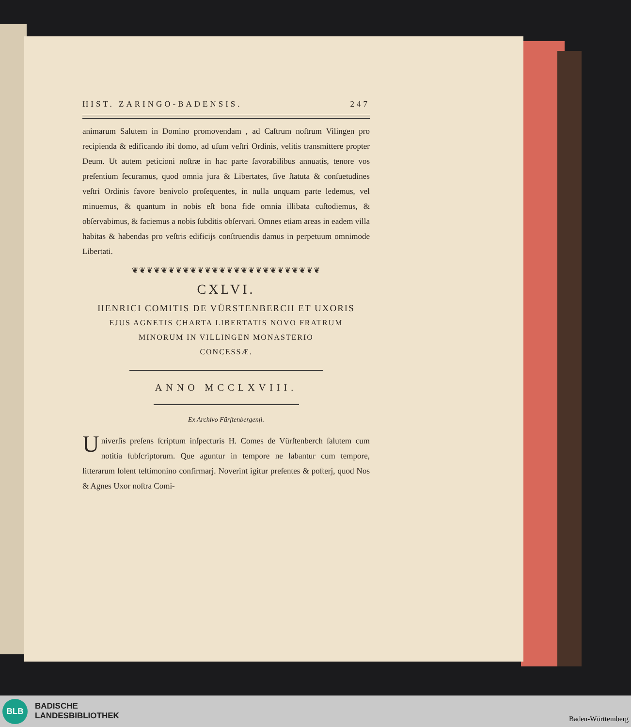HIST. ZARINGO-BADENSIS. 247
animarum Salutem in Domino promovendam , ad Caſtrum noſtrum Vilingen pro recipienda & edificando ibi domo, ad uſum veſtri Ordinis, velitis transmittere propter Deum. Ut autem peticioni noſtræ in hac parte ſavorabilibus annuatis, tenore vos preſentium ſecuramus, quod omnia jura & Libertates, ſive ſtatuta & conſuetudines veſtri Ordinis favore benivolo proſequentes, in nulla unquam parte ledemus, vel minuemus, & quantum in nobis eſt bona fide omnia illibata cuſtodiemus, & obſervabimus, & faciemus a nobis ſubditis obſervari. Omnes etiam areas in eadem villa habitas & habendas pro veſtris edificijs conſtruendis damus in perpetuum omnimode Libertati.
❦❦❦❦❦❦❦❦❦❦❦❦❦❦❦❦❦❦❦❦❦❦❦❦❦❦
CXLVI.
HENRICI COMITIS DE VÜRSTENBERCH ET UXORIS
EJUS AGNETIS CHARTA LIBERTATIS NOVO FRATRUM
MINORUM IN VILLINGEN MONASTERIO
CONCESSÆ.
ANNO MCCLXVIII.
Ex Archivo Fürſtenbergenſi.
Univerſis preſens ſcriptum inſpecturis H. Comes de Vürſtenberch ſalutem cum notitia ſubſcriptorum. Que aguntur in tempore ne labantur cum tempore, litterarum ſolent teſtimonino confirmarj. Noverint igitur preſentes & poſterj, quod Nos & Agnes Uxor noſtra Comi-
BLB
BADISCHE
LANDESBIBLIOTHEK
Baden-Württemberg